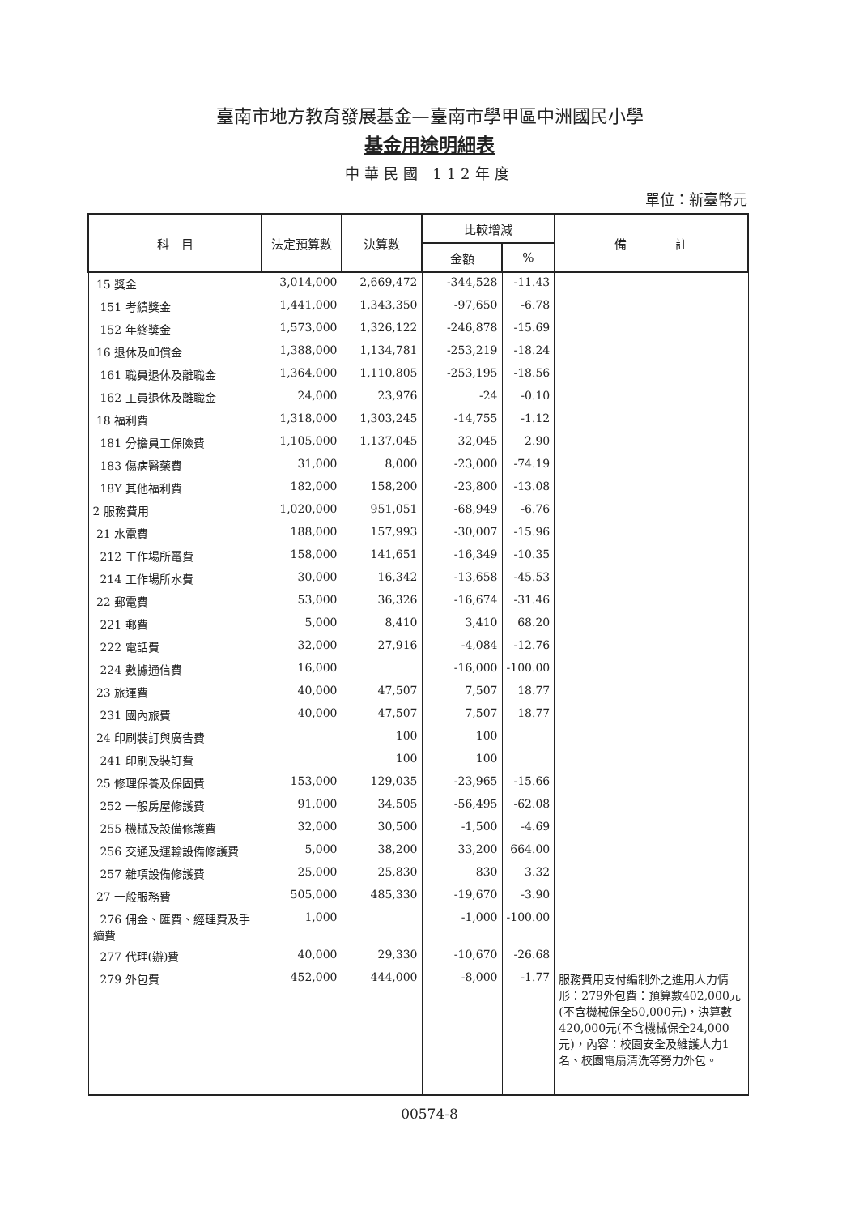臺南市地方教育發展基金—臺南市學甲區中洲國民小學
基金用途明細表
中華民國 112年度
單位：新臺幣元
| 科 目 | 法定預算數 | 決算數 | 比較增減 | | 備 註 |
| --- | --- | --- | --- | --- | --- |
| | | | 金額 | % | |
| 15 獎金 | 3,014,000 | 2,669,472 | -344,528 | -11.43 | |
| 151 考績獎金 | 1,441,000 | 1,343,350 | -97,650 | -6.78 | |
| 152 年終獎金 | 1,573,000 | 1,326,122 | -246,878 | -15.69 | |
| 16 退休及卹償金 | 1,388,000 | 1,134,781 | -253,219 | -18.24 | |
| 161 職員退休及離職金 | 1,364,000 | 1,110,805 | -253,195 | -18.56 | |
| 162 工員退休及離職金 | 24,000 | 23,976 | -24 | -0.10 | |
| 18 福利費 | 1,318,000 | 1,303,245 | -14,755 | -1.12 | |
| 181 分擔員工保險費 | 1,105,000 | 1,137,045 | 32,045 | 2.90 | |
| 183 傷病醫藥費 | 31,000 | 8,000 | -23,000 | -74.19 | |
| 18Y 其他福利費 | 182,000 | 158,200 | -23,800 | -13.08 | |
| 2 服務費用 | 1,020,000 | 951,051 | -68,949 | -6.76 | |
| 21 水電費 | 188,000 | 157,993 | -30,007 | -15.96 | |
| 212 工作場所電費 | 158,000 | 141,651 | -16,349 | -10.35 | |
| 214 工作場所水費 | 30,000 | 16,342 | -13,658 | -45.53 | |
| 22 郵電費 | 53,000 | 36,326 | -16,674 | -31.46 | |
| 221 郵費 | 5,000 | 8,410 | 3,410 | 68.20 | |
| 222 電話費 | 32,000 | 27,916 | -4,084 | -12.76 | |
| 224 數據通信費 | 16,000 | | -16,000 | -100.00 | |
| 23 旅運費 | 40,000 | 47,507 | 7,507 | 18.77 | |
| 231 國內旅費 | 40,000 | 47,507 | 7,507 | 18.77 | |
| 24 印刷裝訂與廣告費 | | 100 | 100 | | |
| 241 印刷及裝訂費 | | 100 | 100 | | |
| 25 修理保養及保固費 | 153,000 | 129,035 | -23,965 | -15.66 | |
| 252 一般房屋修護費 | 91,000 | 34,505 | -56,495 | -62.08 | |
| 255 機械及設備修護費 | 32,000 | 30,500 | -1,500 | -4.69 | |
| 256 交通及運輸設備修護費 | 5,000 | 38,200 | 33,200 | 664.00 | |
| 257 雜項設備修護費 | 25,000 | 25,830 | 830 | 3.32 | |
| 27 一般服務費 | 505,000 | 485,330 | -19,670 | -3.90 | |
| 276 佣金、匯費、經理費及手續費 | 1,000 | | -1,000 | -100.00 | |
| 277 代理(辦)費 | 40,000 | 29,330 | -10,670 | -26.68 | |
| 279 外包費 | 452,000 | 444,000 | -8,000 | -1.77 | 服務費用支付編制外之進用人力情形：279外包費：預算數402,000元(不含機械保全50,000元)，決算數420,000元(不含機械保全24,000元)，內容：校園安全及維護人力1名、校園電扇清洗等勞力外包。 |
00574-8